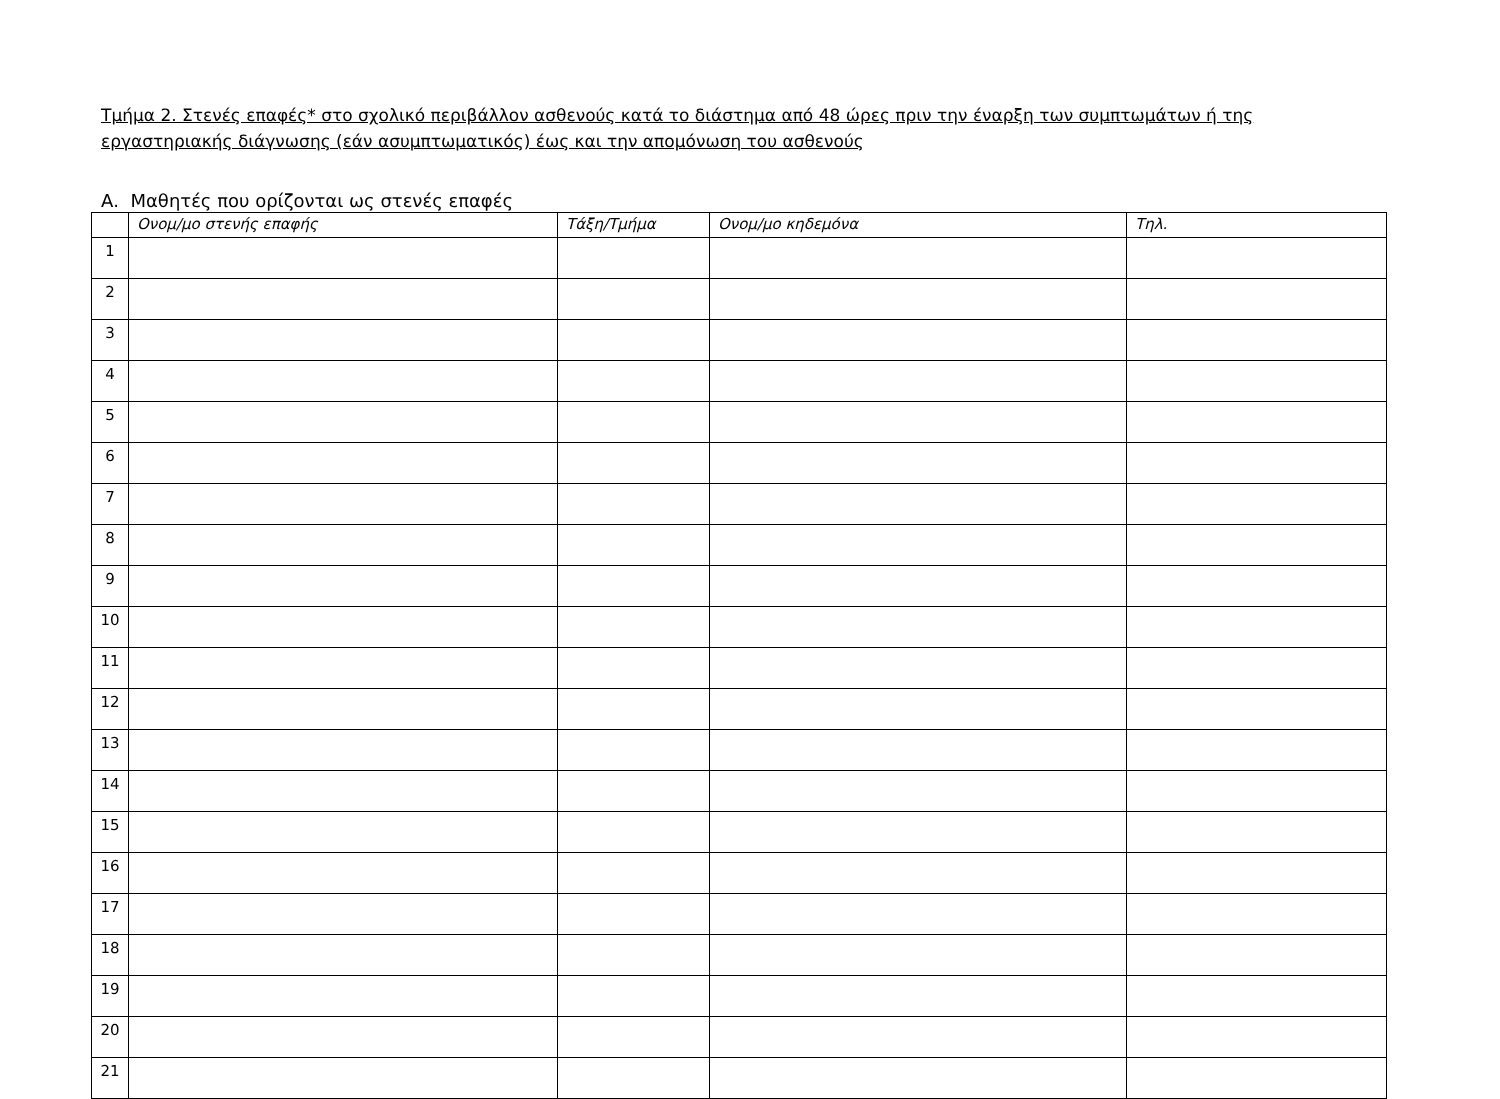Τμήμα 2. Στενές επαφές* στο σχολικό περιβάλλον ασθενούς κατά το διάστημα από 48 ώρες πριν την έναρξη των συμπτωμάτων ή της εργαστηριακής διάγνωσης (εάν ασυμπτωματικός) έως και την απομόνωση του ασθενούς
Α. Μαθητές που ορίζονται ως στενές επαφές
| | Ονομ/μο στενής επαφής | Τάξη/Τμήμα | Ονομ/μο κηδεμόνα | Τηλ. |
| --- | --- | --- | --- | --- |
| 1 | | | | |
| 2 | | | | |
| 3 | | | | |
| 4 | | | | |
| 5 | | | | |
| 6 | | | | |
| 7 | | | | |
| 8 | | | | |
| 9 | | | | |
| 10 | | | | |
| 11 | | | | |
| 12 | | | | |
| 13 | | | | |
| 14 | | | | |
| 15 | | | | |
| 16 | | | | |
| 17 | | | | |
| 18 | | | | |
| 19 | | | | |
| 20 | | | | |
| 21 | | | | |